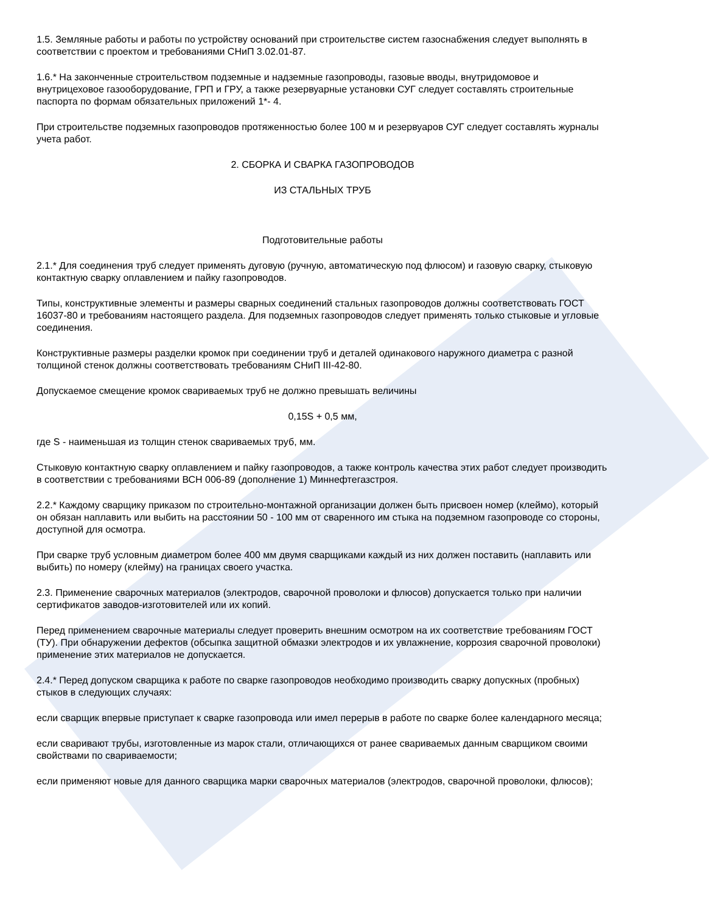1.5. Земляные работы и работы по устройству оснований при строительстве систем газоснабжения следует выполнять в соответствии с проектом и требованиями СНиП 3.02.01-87.
1.6.* На законченные строительством подземные и надземные газопроводы, газовые вводы, внутридомовое и внутрицеховое газооборудование, ГРП и ГРУ, а также резервуарные установки СУГ следует составлять строительные паспорта по формам обязательных приложений 1*- 4.
При строительстве подземных газопроводов протяженностью более 100 м и резервуаров СУГ следует составлять журналы учета работ.
2. СБОРКА И СВАРКА ГАЗОПРОВОДОВ
ИЗ СТАЛЬНЫХ ТРУБ
Подготовительные работы
2.1.* Для соединения труб следует применять дуговую (ручную, автоматическую под флюсом) и газовую сварку, стыковую контактную сварку оплавлением и пайку газопроводов.
Типы, конструктивные элементы и размеры сварных соединений стальных газопроводов должны соответствовать ГОСТ 16037-80 и требованиям настоящего раздела. Для подземных газопроводов следует применять только стыковые и угловые соединения.
Конструктивные размеры разделки кромок при соединении труб и деталей одинакового наружного диаметра с разной толщиной стенок должны соответствовать требованиям СНиП III-42-80.
Допускаемое смещение кромок свариваемых труб не должно превышать величины
0,15S + 0,5 мм,
где S - наименьшая из толщин стенок свариваемых труб, мм.
Стыковую контактную сварку оплавлением и пайку газопроводов, а также контроль качества этих работ следует производить в соответствии с требованиями ВСН 006-89 (дополнение 1) Миннефтегазстроя.
2.2.* Каждому сварщику приказом по строительно-монтажной организации должен быть присвоен номер (клеймо), который он обязан наплавить или выбить на расстоянии 50 - 100 мм от сваренного им стыка на подземном газопроводе со стороны, доступной для осмотра.
При сварке труб условным диаметром более 400 мм двумя сварщиками каждый из них должен поставить (наплавить или выбить) по номеру (клейму) на границах своего участка.
2.3. Применение сварочных материалов (электродов, сварочной проволоки и флюсов) допускается только при наличии сертификатов заводов-изготовителей или их копий.
Перед применением сварочные материалы следует проверить внешним осмотром на их соответствие требованиям ГОСТ (ТУ). При обнаружении дефектов (обсыпка защитной обмазки электродов и их увлажнение, коррозия сварочной проволоки) применение этих материалов не допускается.
2.4.* Перед допуском сварщика к работе по сварке газопроводов необходимо производить сварку допускных (пробных) стыков в следующих случаях:
если сварщик впервые приступает к сварке газопровода или имел перерыв в работе по сварке более календарного месяца;
если сваривают трубы, изготовленные из марок стали, отличающихся от ранее свариваемых данным сварщиком своими свойствами по свариваемости;
если применяют новые для данного сварщика марки сварочных материалов (электродов, сварочной проволоки, флюсов);